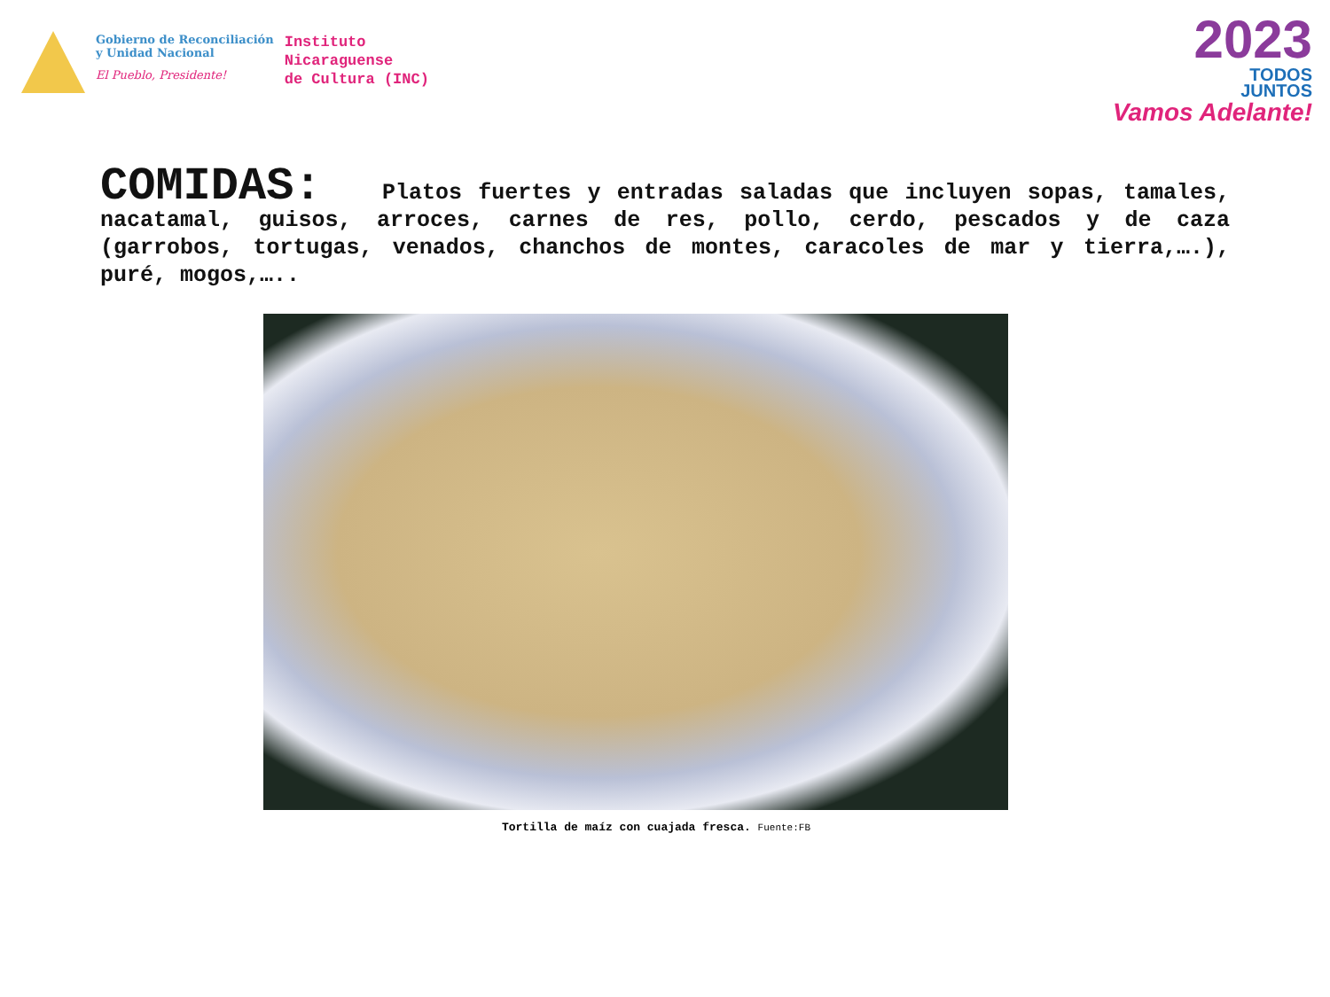Gobierno de Reconciliación
y Unidad Nacional
El Pueblo, Presidente!
Instituto
Nicaraguense
de Cultura (INC)
2023
TODOS
JUNTOS
Vamos Adelante!
COMIDAS: Platos fuertes y entradas saladas que incluyen sopas, tamales, nacatamal, guisos, arroces, carnes de res, pollo, cerdo, pescados y de caza (garrobos, tortugas, venados, chanchos de montes, caracoles de mar y tierra,….), puré, mogos,…..
Tortilla de maíz con cuajada fresca. Fuente:FB